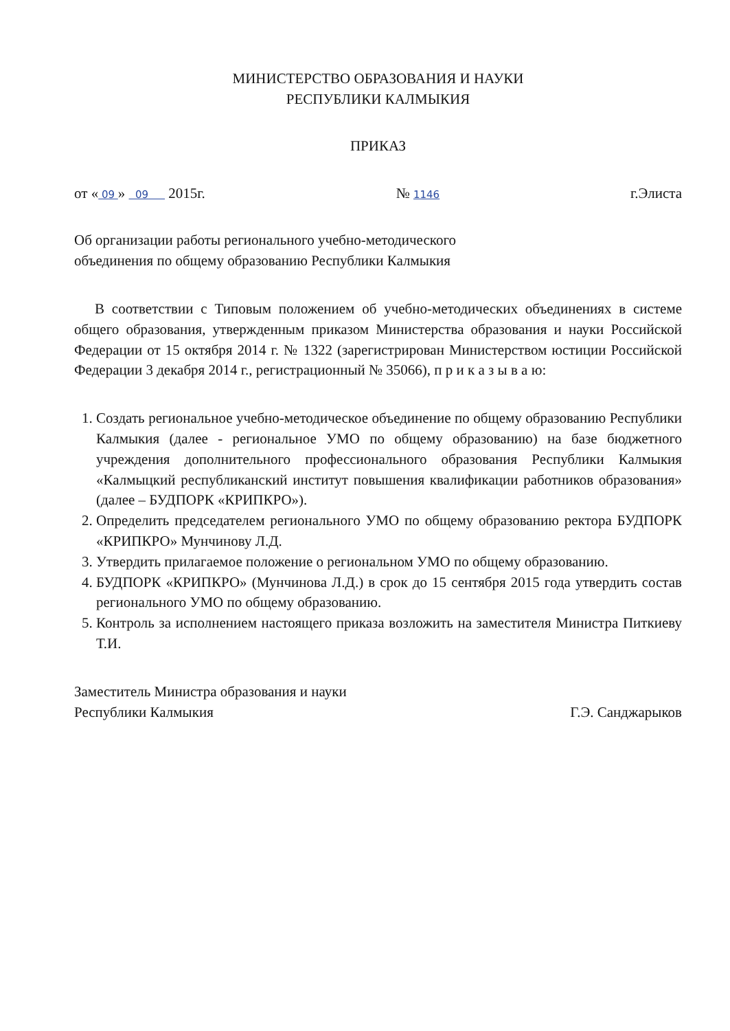МИНИСТЕРСТВО ОБРАЗОВАНИЯ И НАУКИ
РЕСПУБЛИКИ КАЛМЫКИЯ
ПРИКАЗ
от « 09 » 09 2015г. № 1146 г.Элиста
Об организации работы регионального учебно-методического
объединения по общему образованию Республики Калмыкия
В соответствии с Типовым положением об учебно-методических объединениях в системе общего образования, утвержденным приказом Министерства образования и науки Российской Федерации от 15 октября 2014 г. № 1322 (зарегистрирован Министерством юстиции Российской Федерации 3 декабря 2014 г., регистрационный № 35066), п р и к а з ы в а ю:
1. Создать региональное учебно-методическое объединение по общему образованию Республики Калмыкия (далее - региональное УМО по общему образованию) на базе бюджетного учреждения дополнительного профессионального образования Республики Калмыкия «Калмыцкий республиканский институт повышения квалификации работников образования» (далее – БУДПОРК «КРИПКРО»).
2. Определить председателем регионального УМО по общему образованию ректора БУДПОРК «КРИПКРО» Мунчинову Л.Д.
3. Утвердить прилагаемое положение о региональном УМО по общему образованию.
4. БУДПОРК «КРИПКРО» (Мунчинова Л.Д.) в срок до 15 сентября 2015 года утвердить состав регионального УМО по общему образованию.
5. Контроль за исполнением настоящего приказа возложить на заместителя Министра Питкиеву Т.И.
Заместитель Министра образования и науки
Республики Калмыкия Г.Э. Санджарыков